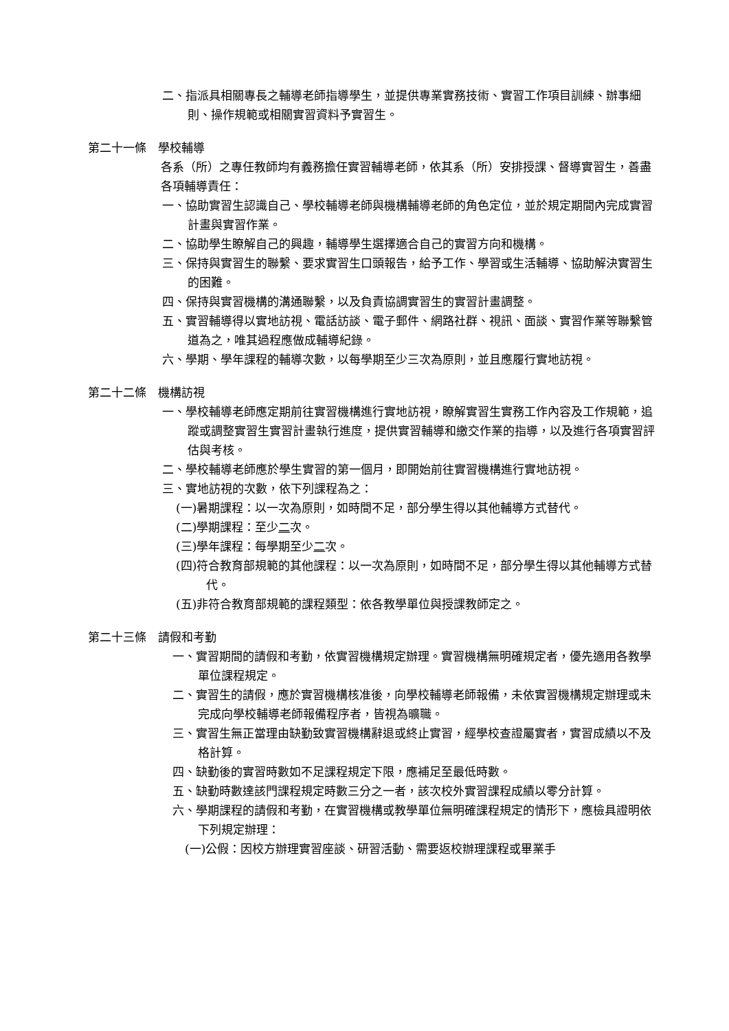二、指派具相關專長之輔導老師指導學生，並提供專業實務技術、實習工作項目訓練、辦事細則、操作規範或相關實習資料予實習生。
第二十一條　學校輔導
各系（所）之專任教師均有義務擔任實習輔導老師，依其系（所）安排授課、督導實習生，善盡各項輔導責任：
一、協助實習生認識自己、學校輔導老師與機構輔導老師的角色定位，並於規定期間內完成實習計畫與實習作業。
二、協助學生瞭解自己的興趣，輔導學生選擇適合自己的實習方向和機構。
三、保持與實習生的聯繫、要求實習生口頭報告，給予工作、學習或生活輔導、協助解決實習生的困難。
四、保持與實習機構的溝通聯繫，以及負責協調實習生的實習計畫調整。
五、實習輔導得以實地訪視、電話訪談、電子郵件、網路社群、視訊、面談、實習作業等聯繫管道為之，唯其過程應做成輔導紀錄。
六、學期、學年課程的輔導次數，以每學期至少三次為原則，並且應履行實地訪視。
第二十二條　機構訪視
一、學校輔導老師應定期前往實習機構進行實地訪視，瞭解實習生實務工作內容及工作規範，追蹤或調整實習生實習計畫執行進度，提供實習輔導和繳交作業的指導，以及進行各項實習評估與考核。
二、學校輔導老師應於學生實習的第一個月，即開始前往實習機構進行實地訪視。
三、實地訪視的次數，依下列課程為之：
(一)暑期課程：以一次為原則，如時間不足，部分學生得以其他輔導方式替代。
(二)學期課程：至少二次。
(三)學年課程：每學期至少二次。
(四)符合教育部規範的其他課程：以一次為原則，如時間不足，部分學生得以其他輔導方式替代。
(五)非符合教育部規範的課程類型：依各教學單位與授課教師定之。
第二十三條　請假和考勤
一、實習期間的請假和考勤，依實習機構規定辦理。實習機構無明確規定者，優先適用各教學單位課程規定。
二、實習生的請假，應於實習機構核准後，向學校輔導老師報備，未依實習機構規定辦理或未完成向學校輔導老師報備程序者，皆視為曠職。
三、實習生無正當理由缺勤致實習機構辭退或終止實習，經學校查證屬實者，實習成績以不及格計算。
四、缺勤後的實習時數如不足課程規定下限，應補足至最低時數。
五、缺勤時數達該門課程規定時數三分之一者，該次校外實習課程成績以零分計算。
六、學期課程的請假和考勤，在實習機構或教學單位無明確課程規定的情形下，應檢具證明依下列規定辦理：
(一)公假：因校方辦理實習座談、研習活動、需要返校辦理課程或畢業手